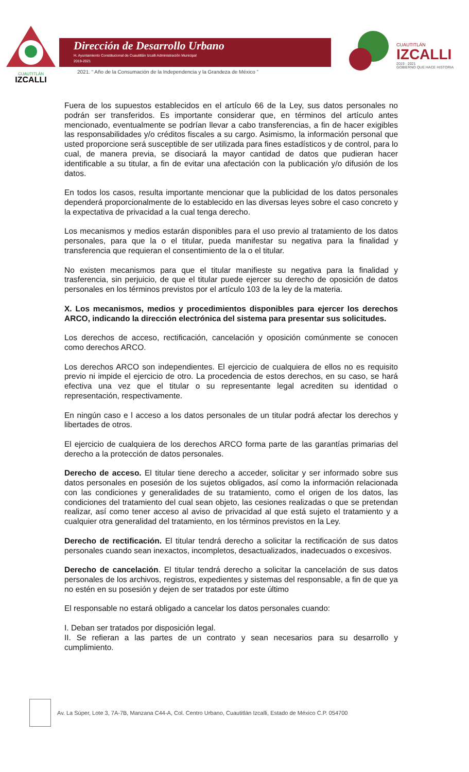CUAUTITLÁN
IZCALLI
Dirección de Desarrollo Urbano
H. Ayuntamiento Constitucional de Cuautitlán Izcalli Administración Municipal 2019-2021
2021. “ Año de la Consumación de la Independencia y la Grandeza de México ”
CUAUTITLÁN
IZCALLI
2019 - 2021
GOBIERNO QUE HACE HISTORIA
Fuera de los supuestos establecidos en el artículo 66 de la Ley, sus datos personales no podrán ser transferidos. Es importante considerar que, en términos del artículo antes mencionado, eventualmente se podrían llevar a cabo transferencias, a fin de hacer exigibles las responsabilidades y/o créditos fiscales a su cargo. Asimismo, la información personal que usted proporcione será susceptible de ser utilizada para fines estadísticos y de control, para lo cual, de manera previa, se disociará la mayor cantidad de datos que pudieran hacer identificable a su titular, a fin de evitar una afectación con la publicación y/o difusión de los datos.
En todos los casos, resulta importante mencionar que la publicidad de los datos personales dependerá proporcionalmente de lo establecido en las diversas leyes sobre el caso concreto y la expectativa de privacidad a la cual tenga derecho.
Los mecanismos y medios estarán disponibles para el uso previo al tratamiento de los datos personales, para que la o el titular, pueda manifestar su negativa para la finalidad y transferencia que requieran el consentimiento de la o el titular.
No existen mecanismos para que el titular manifieste su negativa para la finalidad y trasferencia, sin perjuicio, de que el titular puede ejercer su derecho de oposición de datos personales en los términos previstos por el artículo 103 de la ley de la materia.
X. Los mecanismos, medios y procedimientos disponibles para ejercer los derechos ARCO, indicando la dirección electrónica del sistema para presentar sus solicitudes.
Los derechos de acceso, rectificación, cancelación y oposición comúnmente se conocen como derechos ARCO.
Los derechos ARCO son independientes. El ejercicio de cualquiera de ellos no es requisito previo ni impide el ejercicio de otro. La procedencia de estos derechos, en su caso, se hará efectiva una vez que el titular o su representante legal acrediten su identidad o representación, respectivamente.
En ningún caso e l acceso a los datos personales de un titular podrá afectar los derechos y libertades de otros.
El ejercicio de cualquiera de los derechos ARCO forma parte de las garantías primarias del derecho a la protección de datos personales.
Derecho de acceso. El titular tiene derecho a acceder, solicitar y ser informado sobre sus datos personales en posesión de los sujetos obligados, así como la información relacionada con las condiciones y generalidades de su tratamiento, como el origen de los datos, las condiciones del tratamiento del cual sean objeto, las cesiones realizadas o que se pretendan realizar, así como tener acceso al aviso de privacidad al que está sujeto el tratamiento y a cualquier otra generalidad del tratamiento, en los términos previstos en la Ley.
Derecho de rectificación. El titular tendrá derecho a solicitar la rectificación de sus datos personales cuando sean inexactos, incompletos, desactualizados, inadecuados o excesivos.
Derecho de cancelación. El titular tendrá derecho a solicitar la cancelación de sus datos personales de los archivos, registros, expedientes y sistemas del responsable, a fin de que ya no estén en su posesión y dejen de ser tratados por este último
El responsable no estará obligado a cancelar los datos personales cuando:
I. Deban ser tratados por disposición legal.
II. Se refieran a las partes de un contrato y sean necesarios para su desarrollo y cumplimiento.
Av. La Súper, Lote 3, 7A-7B, Manzana C44-A, Col. Centro Urbano, Cuautitlán Izcalli, Estado de México C.P. 054700